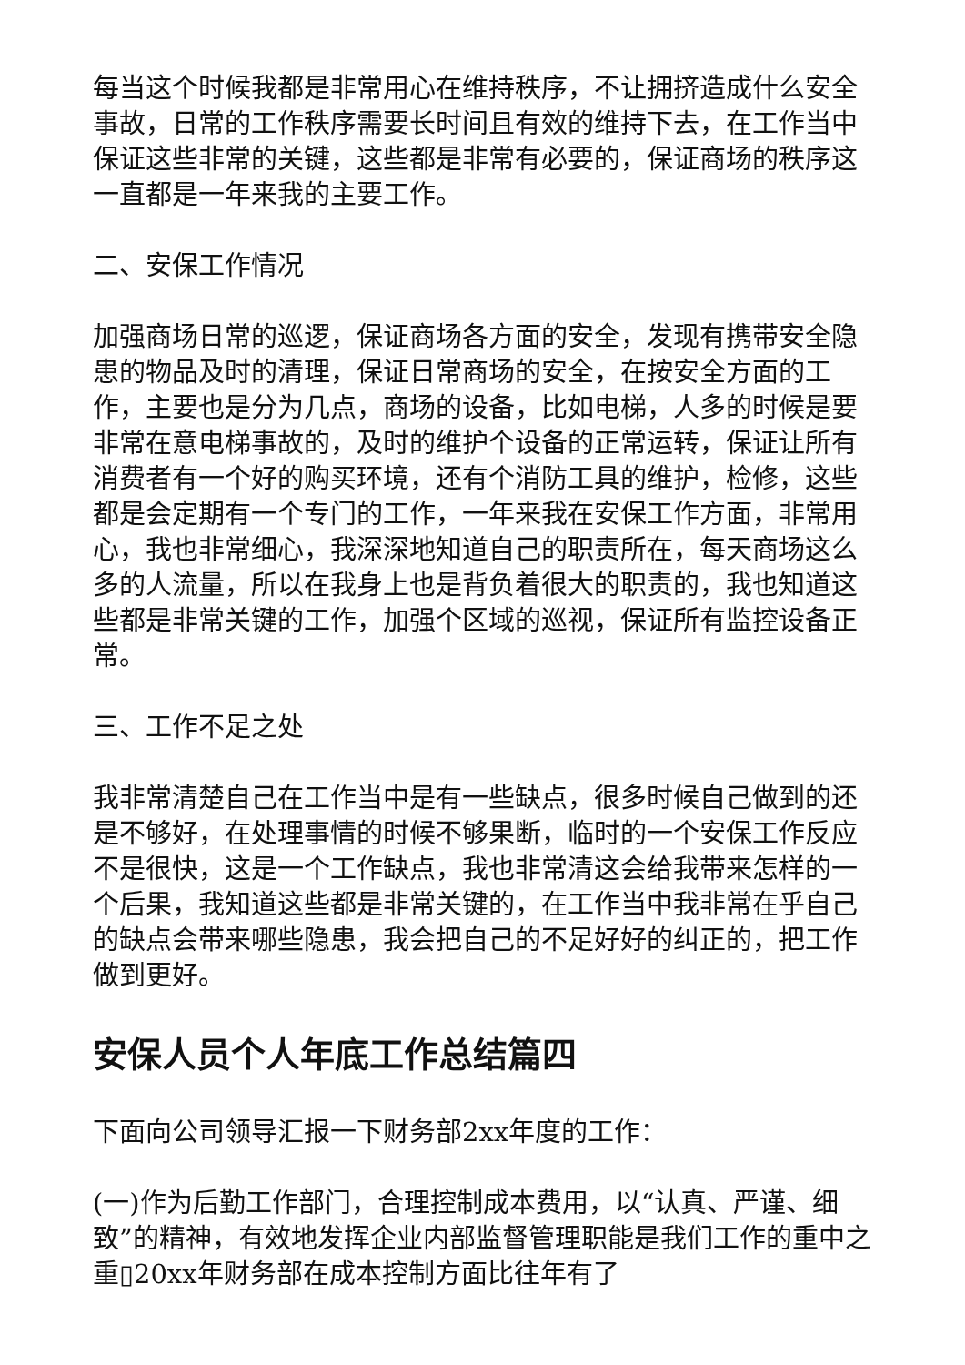每当这个时候我都是非常用心在维持秩序，不让拥挤造成什么安全事故，日常的工作秩序需要长时间且有效的维持下去，在工作当中保证这些非常的关键，这些都是非常有必要的，保证商场的秩序这一直都是一年来我的主要工作。
二、安保工作情况
加强商场日常的巡逻，保证商场各方面的安全，发现有携带安全隐患的物品及时的清理，保证日常商场的安全，在按安全方面的工作，主要也是分为几点，商场的设备，比如电梯，人多的时候是要非常在意电梯事故的，及时的维护个设备的正常运转，保证让所有消费者有一个好的购买环境，还有个消防工具的维护，检修，这些都是会定期有一个专门的工作，一年来我在安保工作方面，非常用心，我也非常细心，我深深地知道自己的职责所在，每天商场这么多的人流量，所以在我身上也是背负着很大的职责的，我也知道这些都是非常关键的工作，加强个区域的巡视，保证所有监控设备正常。
三、工作不足之处
我非常清楚自己在工作当中是有一些缺点，很多时候自己做到的还是不够好，在处理事情的时候不够果断，临时的一个安保工作反应不是很快，这是一个工作缺点，我也非常清这会给我带来怎样的一个后果，我知道这些都是非常关键的，在工作当中我非常在乎自己的缺点会带来哪些隐患，我会把自己的不足好好的纠正的，把工作做到更好。
安保人员个人年底工作总结篇四
下面向公司领导汇报一下财务部2xx年度的工作：
(一)作为后勤工作部门，合理控制成本费用，以“认真、严谨、细致”的精神，有效地发挥企业内部监督管理职能是我们工作的重中之重▯20xx年财务部在成本控制方面比往年有了